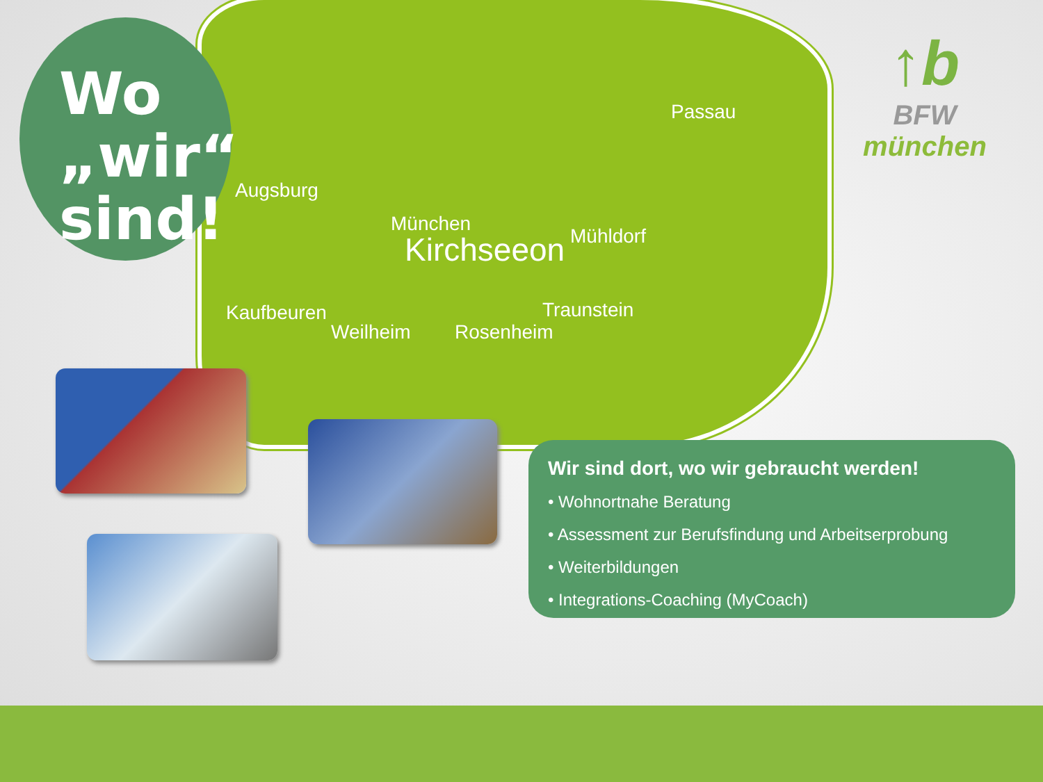Wo
„wir“
sind!
Augsburg
Passau
München
Kirchseeon Mühldorf
Kaufbeuren
Weilheim Rosenheim
Traunstein
↑b
BFW
münchen
Wir sind dort, wo wir gebraucht werden!
• Wohnortnahe Beratung
• Assessment zur Berufsfindung und Arbeitserprobung
• Weiterbildungen
• Integrations-Coaching (MyCoach)